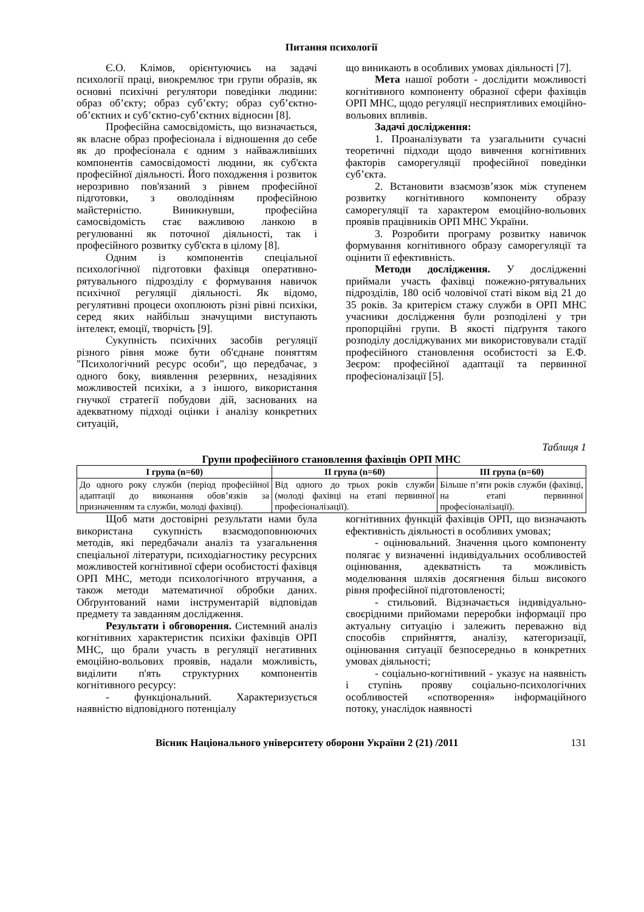Питання психології
Є.О. Клімов, орієнтуючись на задачі психології праці, виокремлює три групи образів, як основні психічні регулятори поведінки людини: образ об’єкту; образ суб’єкту; образ суб’єктно-об’єктних и суб’єктно-суб’єктних відносин [8].
Професійна самосвідомість, що визначається, як власне образ професіонала і відношення до себе як до професіонала є одним з найважливіших компонентів самосвідомості людини, як суб'єкта професійної діяльності. Його походження і розвиток нерозривно пов'язаний з рівнем професійної підготовки, з оволодінням професійною майстерністю. Виникнувши, професійна самосвідомість стає важливою ланкою в регулюванні як поточної діяльності, так і професійного розвитку суб'єкта в цілому [8].
Одним із компонентів спеціальної психологічної підготовки фахівця оперативно-рятувального підрозділу є формування навичок психічної регуляції діяльності. Як відомо, регулятивні процеси охоплюють різні рівні психіки, серед яких найбільш значущими виступають інтелект, емоції, творчість [9].
Сукупність психічних засобів регуляції різного рівня може бути об'єднане поняттям "Психологічний ресурс особи", що передбачає, з одного боку, виявлення резервних, незадіяних можливостей психіки, а з іншого, використання гнучкої стратегії побудови дій, заснованих на адекватному підході оцінки і аналізу конкретних ситуацій,
що виникають в особливих умовах діяльності [7].
Мета нашої роботи - дослідити можливості когнітивного компоненту образної сфери фахівців ОРП МНС, щодо регуляції несприятливих емоційно-вольових впливів.
Задачі дослідження:
1. Проаналізувати та узагальнити сучасні теоретичні підходи щодо вивчення когнітивних факторів саморегуляції професійної поведінки суб’єкта.
2. Встановити взаємозв’язок між ступенем розвитку когнітивного компоненту образу саморегуляції та характером емоційно-вольових проявів працівників ОРП МНС України.
3. Розробити програму розвитку навичок формування когнітивного образу саморегуляції та оцінити її ефективність.
Методи дослідження. У дослідженні приймали участь фахівці пожежно-рятувальних підрозділів, 180 осіб чоловічої статі віком від 21 до 35 років. За критерієм стажу служби в ОРП МНС учасники дослідження були розподілені у три пропорційні групи. В якості підґрунтя такого розподілу досліджуваних ми використовували стадії професійного становлення особистості за Е.Ф. Зеєром: професійної адаптації та первинної професіоналізації [5].
Таблиця 1
Групи професійного становлення фахівців ОРП МНС
| I група (n=60) | II група (n=60) | III група (n=60) |
| --- | --- | --- |
| До одного року служби (період професійної адаптації до виконання обов’язків за призначенням та служби, молоді фахівці). | Від одного до трьох років служби (молоді фахівці на етапі первинної професіоналізації). | Більше п’яти років служби (фахівці, на етапі первинної професіоналізації). |
Щоб мати достовірні результати нами була використана сукупність взаємодоповнюючих методів, які передбачали аналіз та узагальнення спеціальної літератури, психодіагностику ресурсних можливостей когнітивної сфери особистості фахівця ОРП МНС, методи психологічного втручання, а також методи математичної обробки даних. Обґрунтований нами інструментарій відповідав предмету та завданням дослідження.
Результати і обговорення. Системний аналіз когнітивних характеристик психіки фахівців ОРП МНС, що брали участь в регуляції негативних емоційно-вольових проявів, надали можливість, виділити п'ять структурних компонентів когнітивного ресурсу:
- функціональний. Характеризується наявністю відповідного потенціалу
когнітивних функцій фахівців ОРП, що визначають ефективність діяльності в особливих умовах;
- оцінювальний. Значення цього компоненту полягає у визначенні індивідуальних особливостей оцінювання, адекватність та можливість моделювання шляхів досягнення більш високого рівня професійної підготовленості;
- стильовий. Відзначається індивідуально-своєрідними прийомами переробки інформації про актуальну ситуацію і залежить переважно від способів сприйняття, аналізу, категоризації, оцінювання ситуації безпосередньо в конкретних умовах діяльності;
- соціально-когнітивний - указує на наявність і ступінь прояву соціально-психологічних особливостей «спотворення» інформаційного потоку, унаслідок наявності
Вісник Національного університету оборони України 2 (21) /2011 131